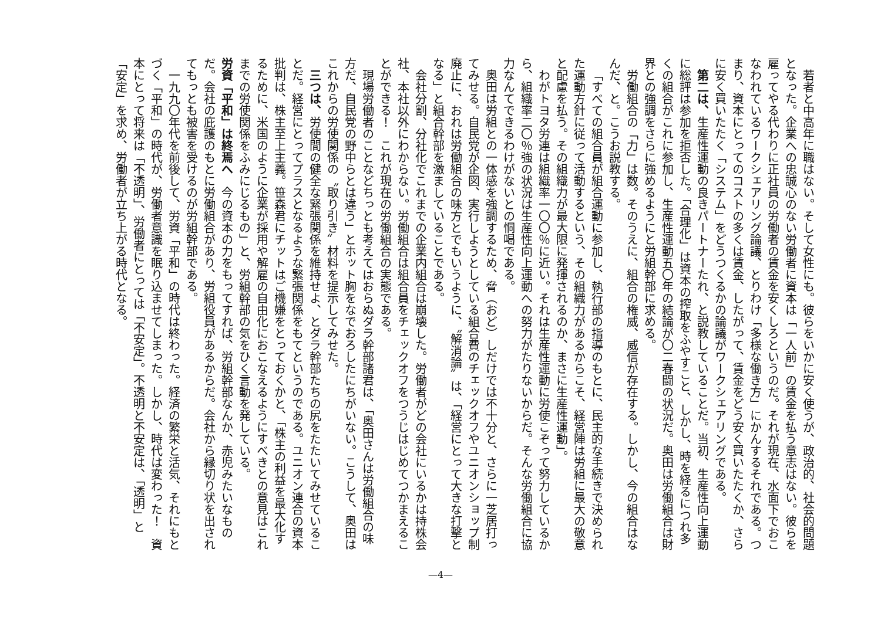若者と中高年に職はない。そして女性にも。彼らをいかに安く使うが、政治的、社会的問題となった。企業への忠誠心のない労働者に資本は「一人前」の賃金を払う意志はない。彼らを雇ってやる代わりに正社員の労働者の賃金を安くしろというのだ。それが現在、水面下でおこなわれているワークシェアリング論議、とりわけ「多様な働き方」にかんするそれである。つまり、資本にとってのコストの多くは賃金、したがって、賃金をどう安く買いたたくか、さらに安く買いたたく「システム」をどうつくるかの論議がワークシェアリングである。
第二は、生産性運動の良きパートナーたれ、と説教していることだ。当初、生産性向上運動に総評は参加を拒否した。「合理化」は資本の搾取をふやすこと、しかし、時を経るにつれ多くの組合がこれに参加し、生産性運動五〇年の結論が〇二春闘の状況だ。奥田は労働組合は財界との強調をさらに強めるようにと労組幹部に求める。
労働組合の「力」は数。そのうえに、組合の権威、威信が存在する。しかし、今の組合はなんだ、と。こうお説教する。
「すべての組合員が組合運動に参加し、執行部の指導のもとに、民主的な手続きで決められた運動方針に従って活動するという、その組織力があるからこそ、経営陣は労組に最大の敬意と配慮を払う。その組織力が最大限に発揮されるのか、まさに生産性運動」。
わがトヨタ労連は組織率一〇〇％に近い。それは生産性運動に労使こぞって努力しているから、組織率二〇％強の状況は生産性向上運動への努力がたりないからだ。そんな労働組合に協力なんてできるわけがないとの恫喝である。
奥田は労組との一体感を強調するため、脅（おど）しだけでは不十分と、さらに一芝居打ってみせる。自民党が企図、実行しようとしている組合費のチェックオフやユニオンショップ制廃止に、おれは労働組合の味方とでもいうように、〝解消論〟は、「経営にとって大きな打撃となる」と組合幹部を激ましていることである。
会社分割、分社化でこれまでの企業内組合は崩壊した。労働者がどの会社にいるかは持株会社、本社以外にわからない。労働組合は組合員をチェックオフをつうじはじめてつかまえることができる！　これが現在の労働組合の実態である。
現場労働者のことなどちっとも考えてはおらぬダラ幹部諸君は、「奥田さんは労働組合の味方だ、自民党の野中らとは違う」とホット胸をなでおろしたにちがいない。こうして、奥田はこれからの労使関係の〝取り引き〟材料を提示してみせた。
三つは、労使間の健全な緊張関係を維持せよ、とダラ幹部たちの尻をたたいてみせていることだ。経営にとってプラスとなるような緊張関係をもてというのである。ユニオン連合の資本批判は、株主至上主義。笹森君にチットはご機嫌をとっておくかと、「株主の利益を最大化するために、米国のように企業が採用や解雇の自由化におこなえるようにすべきとの意見はこれまでの労使関係をふみにじるもの」と、労組幹部の気をひく言動を発している。
労資「平和」は終焉へ　今の資本の力をもってすれば、労組幹部なんか、赤児みたいなものだ。会社の庇護のもとに労働組合があり、労組役員があるからだ。会社から縁切り状を出されてもっとも被害を受けるのが労組幹部である。
一九九〇年代を前後して、労資「平和」の時代は終わった。経済の繁栄と活気、それにもとづく「平和」の時代が、労働者意識を眠り込ませてしまった。しかし、時代は変わった！　資本にとって将来は「不透明」、労働者にとっては「不安定」。不透明と不安定は、「透明」と「安定」を求め、労働者が立ち上がる時代となる。
—4—